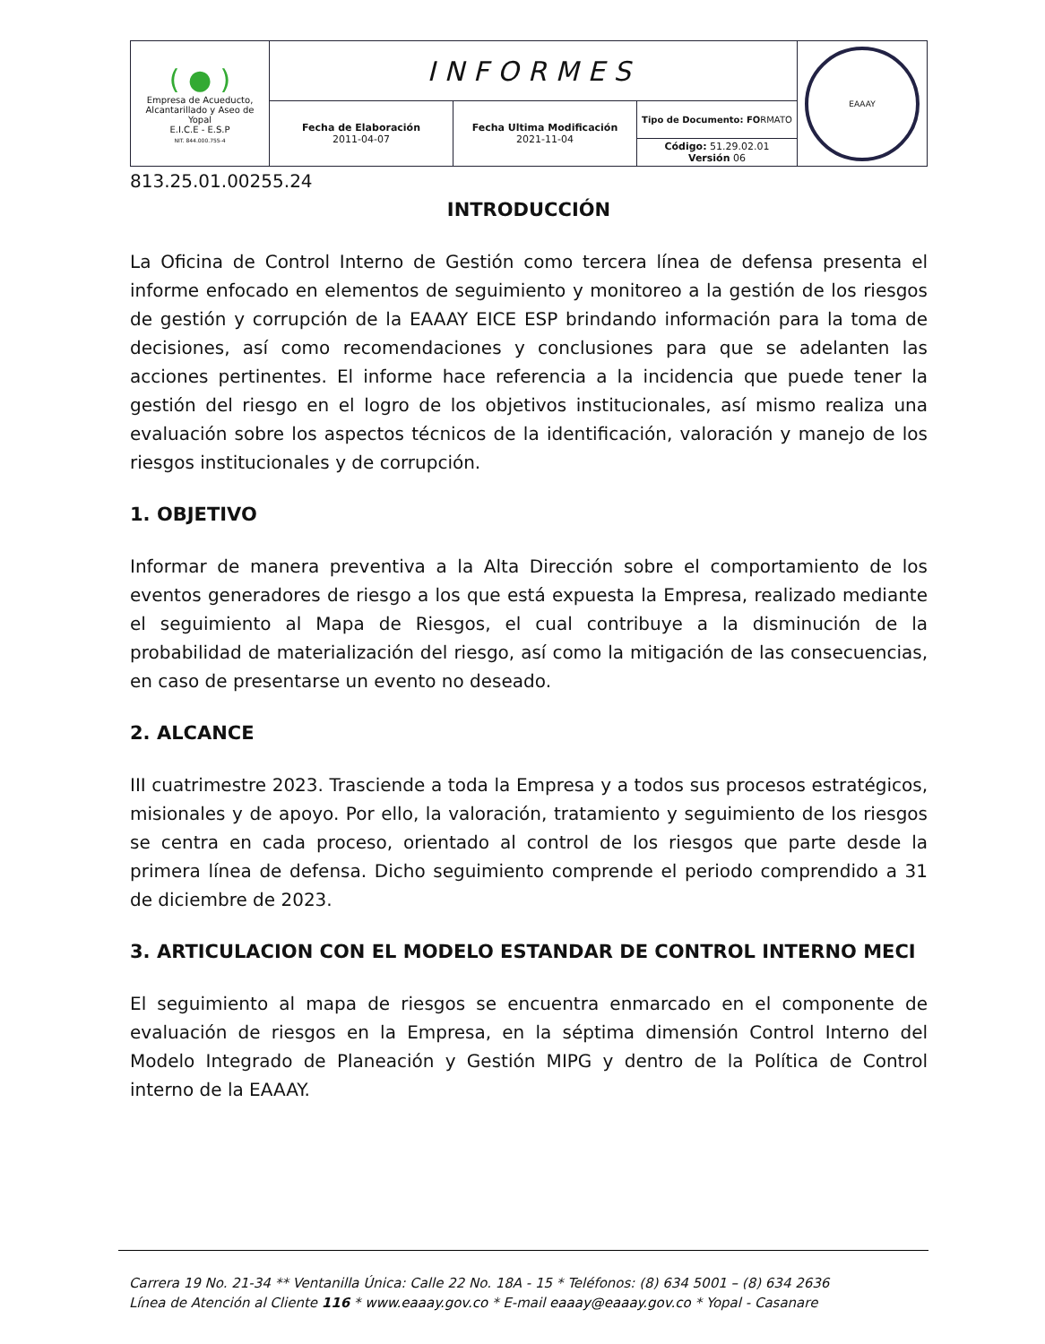| ( ● ) Empresa de Acueducto, Alcantarillado y Aseo de Yopal E.I.C.E - E.S.P NIT. 844.000.755-4 | INFORMES | | | EAAAY |
| | Fecha de Elaboración 2011-04-07 | Fecha Ultima Modificación 2021-11-04 | Tipo de Documento: FO RMATO | |
| | | | Código: 51.29.02.01 Versión 06 | |
813.25.01.00255.24
INTRODUCCIÓN
La Oficina de Control Interno de Gestión como tercera línea de defensa presenta el informe enfocado en elementos de seguimiento y monitoreo a la gestión de los riesgos de gestión y corrupción de la EAAAY EICE ESP brindando información para la toma de decisiones, así como recomendaciones y conclusiones para que se adelanten las acciones pertinentes. El informe hace referencia a la incidencia que puede tener la gestión del riesgo en el logro de los objetivos institucionales, así mismo realiza una evaluación sobre los aspectos técnicos de la identificación, valoración y manejo de los riesgos institucionales y de corrupción.
1. OBJETIVO
Informar de manera preventiva a la Alta Dirección sobre el comportamiento de los eventos generadores de riesgo a los que está expuesta la Empresa, realizado mediante el seguimiento al Mapa de Riesgos, el cual contribuye a la disminución de la probabilidad de materialización del riesgo, así como la mitigación de las consecuencias, en caso de presentarse un evento no deseado.
2. ALCANCE
III cuatrimestre 2023. Trasciende a toda la Empresa y a todos sus procesos estratégicos, misionales y de apoyo. Por ello, la valoración, tratamiento y seguimiento de los riesgos se centra en cada proceso, orientado al control de los riesgos que parte desde la primera línea de defensa. Dicho seguimiento comprende el periodo comprendido a 31 de diciembre de 2023.
3. ARTICULACION CON EL MODELO ESTANDAR DE CONTROL INTERNO MECI
El seguimiento al mapa de riesgos se encuentra enmarcado en el componente de evaluación de riesgos en la Empresa, en la séptima dimensión Control Interno del Modelo Integrado de Planeación y Gestión MIPG y dentro de la Política de Control interno de la EAAAY.
Carrera 19 No. 21-34 ** Ventanilla Única: Calle 22 No. 18A - 15 * Teléfonos: (8) 634 5001 – (8) 634 2636
Línea de Atención al Cliente 116 * www.eaaay.gov.co * E-mail eaaay@eaaay.gov.co * Yopal - Casanare